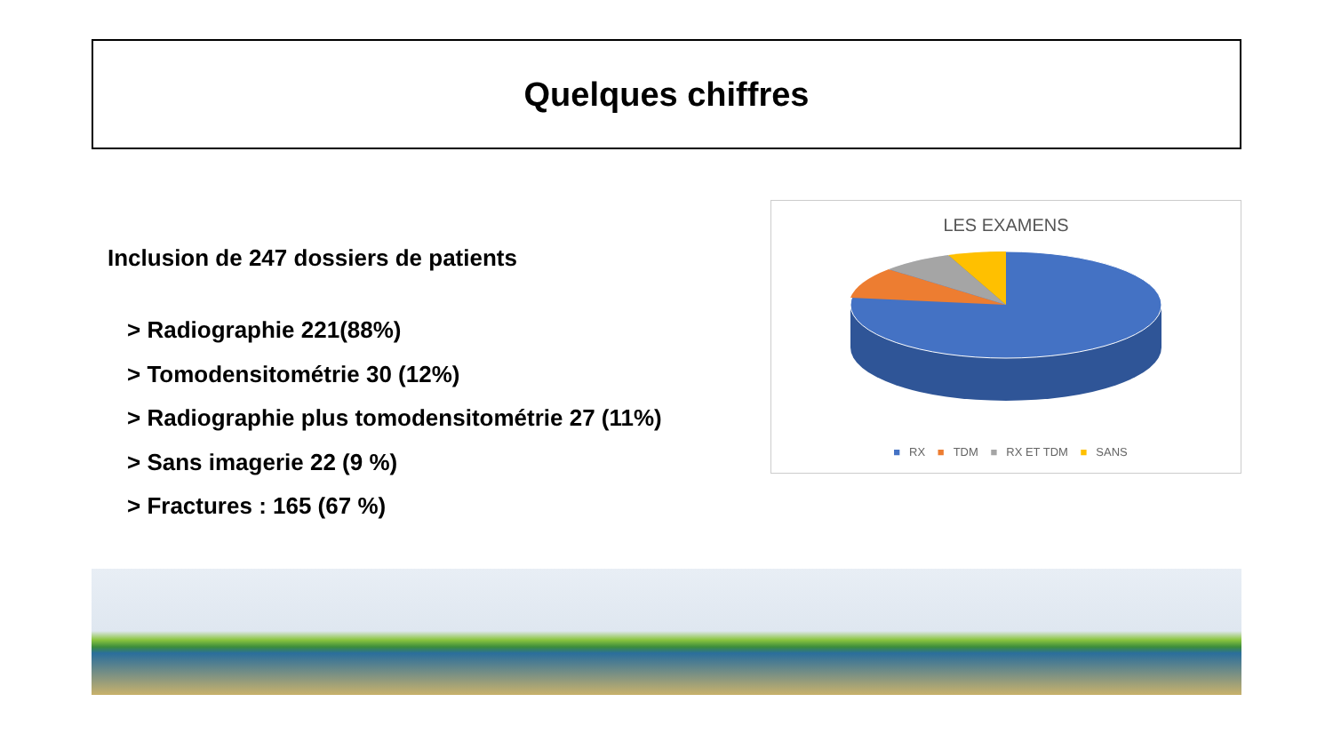Quelques chiffres
Inclusion de 247 dossiers de patients
> Radiographie 221(88%)
> Tomodensitométrie 30 (12%)
> Radiographie plus tomodensitométrie 27 (11%)
> Sans imagerie 22 (9 %)
> Fractures : 165 (67 %)
LES EXAMENS
■ RX ■ TDM ■ RX ET TDM ■ SANS